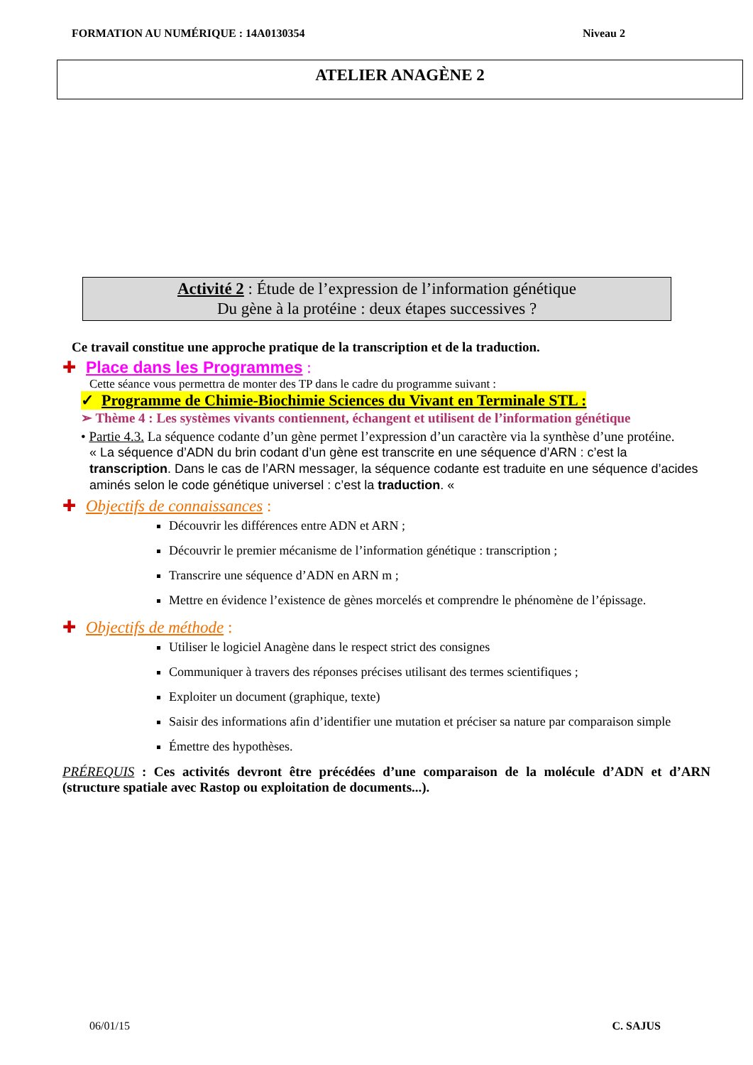FORMATION AU NUMÉRIQUE : 14A0130354 Niveau 2
ATELIER ANAGÈNE 2
Activité 2 : Étude de l’expression de l’information génétique
Du gène à la protéine : deux étapes successives ?
Ce travail constitue une approche pratique de la transcription et de la traduction.
✚ Place dans les Programmes :
Cette séance vous permettra de monter des TP dans le cadre du programme suivant :
✓ Programme de Chimie-Biochimie Sciences du Vivant en Terminale STL :
➢ Thème 4 : Les systèmes vivants contiennent, échangent et utilisent de l’information génétique
• Partie 4.3. La séquence codante d’un gène permet l’expression d’un caractère via la synthèse d’une protéine.
« La séquence d’ADN du brin codant d’un gène est transcrite en une séquence d’ARN : c’est la transcription. Dans le cas de l’ARN messager, la séquence codante est traduite en une séquence d’acides aminés selon le code génétique universel : c’est la traduction. «
✚ Objectifs de connaissances :
Découvrir les différences entre ADN et ARN ;
Découvrir le premier mécanisme de l’information génétique : transcription ;
Transcrire une séquence d’ADN en ARN m ;
Mettre en évidence l’existence de gènes morcelés et comprendre le phénomène de l’épissage.
✚ Objectifs de méthode :
Utiliser le logiciel Anagène dans le respect strict des consignes
Communiquer à travers des réponses précises utilisant des termes scientifiques ;
Exploiter un document (graphique, texte)
Saisir des informations afin d’identifier une mutation et préciser sa nature par comparaison simple
Émettre des hypothèses.
PRÉREQUIS : Ces activités devront être précédées d’une comparaison de la molécule d’ADN et d’ARN (structure spatiale avec Rastop ou exploitation de documents...).
06/01/15 C. SAJUS